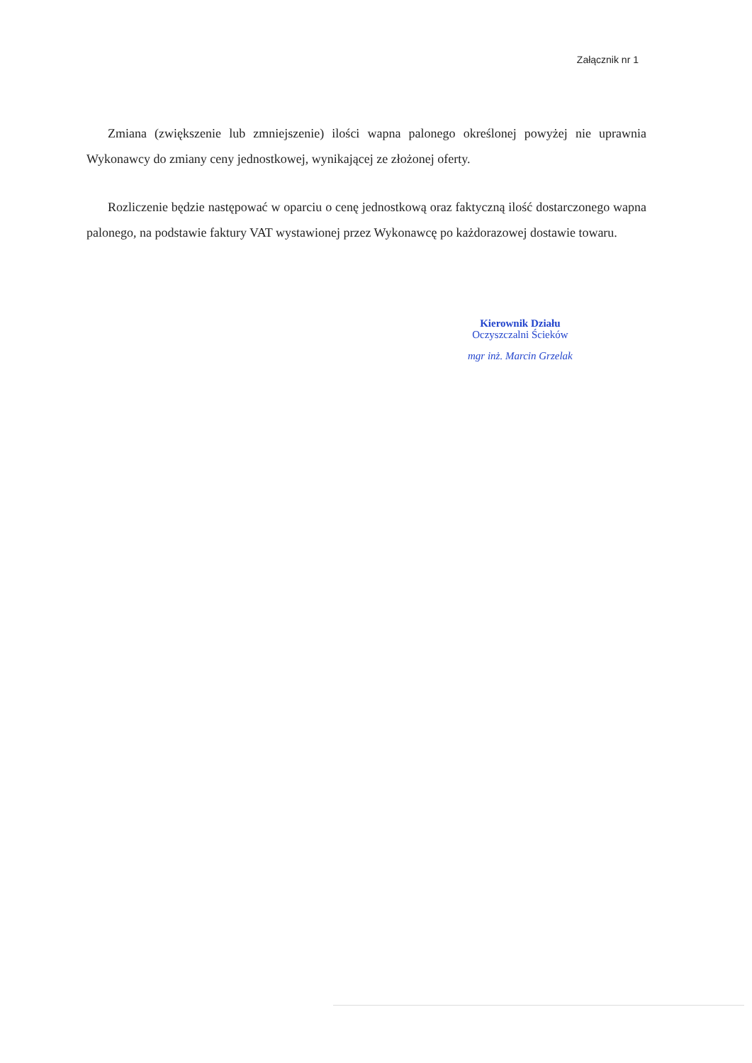Załącznik nr 1
Zmiana (zwiększenie lub zmniejszenie) ilości wapna palonego określonej powyżej nie uprawnia Wykonawcy do zmiany ceny jednostkowej, wynikającej ze złożonej oferty.
Rozliczenie będzie następować w oparciu o cenę jednostkową oraz faktyczną ilość dostarczonego wapna palonego, na podstawie faktury VAT wystawionej przez Wykonawcę po każdorazowej dostawie towaru.
Kierownik Działu
Oczyszczalni Ścieków
mgr inż. Marcin Grzelak